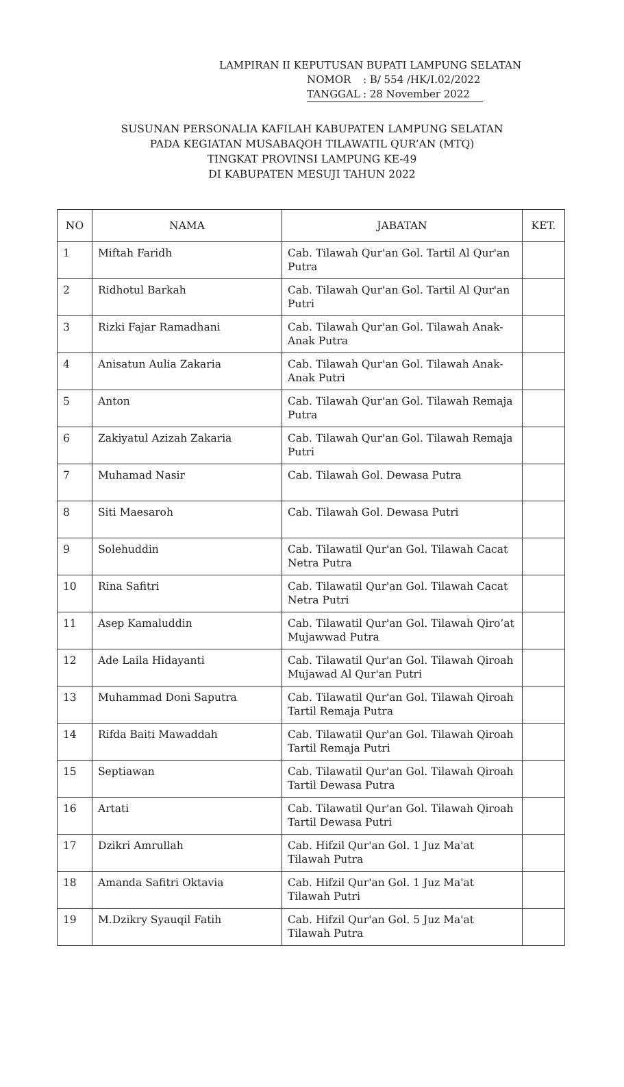LAMPIRAN II KEPUTUSAN BUPATI LAMPUNG SELATAN
| NOMOR | : B/ 554 /HK/I.02/2022 |
| TANGGAL | : 28 November 2022 |
SUSUNAN PERSONALIA KAFILAH KABUPATEN LAMPUNG SELATAN
PADA KEGIATAN MUSABAQOH TILAWATIL QUR’AN (MTQ)
TINGKAT PROVINSI LAMPUNG KE-49
DI KABUPATEN MESUJI TAHUN 2022
| NO | NAMA | JABATAN | KET. |
| --- | --- | --- | --- |
| 1 | Miftah Faridh | Cab. Tilawah Qur'an Gol. Tartil Al Qur'an Putra | |
| 2 | Ridhotul Barkah | Cab. Tilawah Qur'an Gol. Tartil Al Qur'an Putri | |
| 3 | Rizki Fajar Ramadhani | Cab. Tilawah Qur'an Gol. Tilawah Anak-Anak Putra | |
| 4 | Anisatun Aulia Zakaria | Cab. Tilawah Qur'an Gol. Tilawah Anak-Anak Putri | |
| 5 | Anton | Cab. Tilawah Qur'an Gol. Tilawah Remaja Putra | |
| 6 | Zakiyatul Azizah Zakaria | Cab. Tilawah Qur'an Gol. Tilawah Remaja Putri | |
| 7 | Muhamad Nasir | Cab. Tilawah Gol. Dewasa Putra | |
| 8 | Siti Maesaroh | Cab. Tilawah Gol. Dewasa Putri | |
| 9 | Solehuddin | Cab. Tilawatil Qur'an Gol. Tilawah Cacat Netra Putra | |
| 10 | Rina Safitri | Cab. Tilawatil Qur'an Gol. Tilawah Cacat Netra Putri | |
| 11 | Asep Kamaluddin | Cab. Tilawatil Qur'an Gol. Tilawah Qiro’at Mujawwad Putra | |
| 12 | Ade Laila Hidayanti | Cab. Tilawatil Qur'an Gol. Tilawah Qiroah Mujawad Al Qur'an Putri | |
| 13 | Muhammad Doni Saputra | Cab. Tilawatil Qur'an Gol. Tilawah Qiroah Tartil Remaja Putra | |
| 14 | Rifda Baiti Mawaddah | Cab. Tilawatil Qur'an Gol. Tilawah Qiroah Tartil Remaja Putri | |
| 15 | Septiawan | Cab. Tilawatil Qur'an Gol. Tilawah Qiroah Tartil Dewasa Putra | |
| 16 | Artati | Cab. Tilawatil Qur'an Gol. Tilawah Qiroah Tartil Dewasa Putri | |
| 17 | Dzikri Amrullah | Cab. Hifzil Qur'an Gol. 1 Juz Ma'at Tilawah Putra | |
| 18 | Amanda Safitri Oktavia | Cab. Hifzil Qur'an Gol. 1 Juz Ma'at Tilawah Putri | |
| 19 | M.Dzikry Syauqil Fatih | Cab. Hifzil Qur'an Gol. 5 Juz Ma'at Tilawah Putra | |